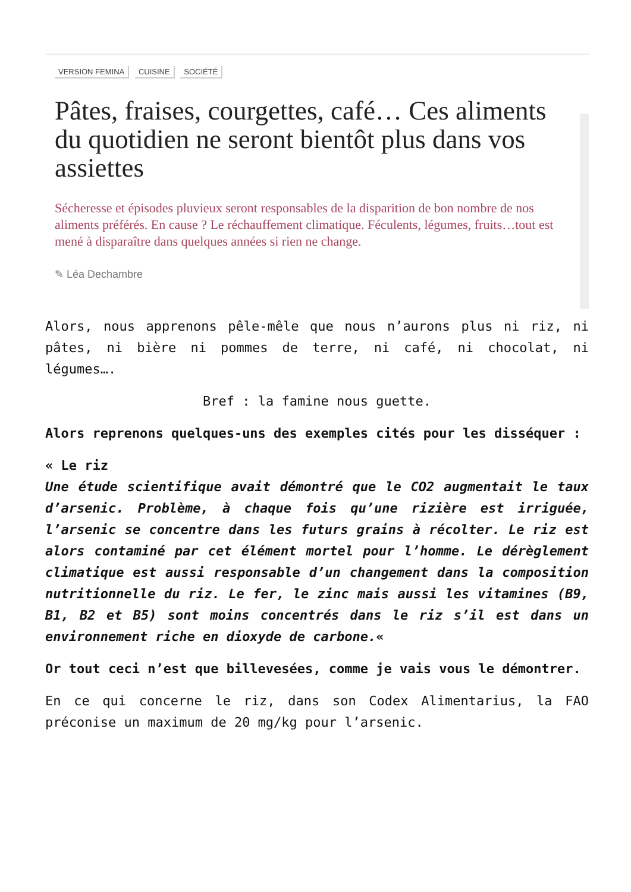VERSION FEMINA CUISINE SOCIÉTÉ
Pâtes, fraises, courgettes, café… Ces aliments du quotidien ne seront bientôt plus dans vos assiettes
Sécheresse et épisodes pluvieux seront responsables de la disparition de bon nombre de nos aliments préférés. En cause ? Le réchauffement climatique. Féculents, légumes, fruits…tout est mené à disparaître dans quelques années si rien ne change.
✎ Léa Dechambre
Alors, nous apprenons pêle-mêle que nous n’aurons plus ni riz, ni pâtes, ni bière ni pommes de terre, ni café, ni chocolat, ni légumes….
Bref : la famine nous guette.
Alors reprenons quelques-uns des exemples cités pour les disséquer :
« Le riz
Une étude scientifique avait démontré que le CO2 augmentait le taux d’arsenic. Problème, à chaque fois qu’une rizière est irriguée, l’arsenic se concentre dans les futurs grains à récolter. Le riz est alors contaminé par cet élément mortel pour l’homme. Le dérèglement climatique est aussi responsable d’un changement dans la composition nutritionnelle du riz. Le fer, le zinc mais aussi les vitamines (B9, B1, B2 et B5) sont moins concentrés dans le riz s’il est dans un environnement riche en dioxyde de carbone.«
Or tout ceci n’est que billevesées, comme je vais vous le démontrer.
En ce qui concerne le riz, dans son Codex Alimentarius, la FAO préconise un maximum de 20 mg/kg pour l’arsenic.